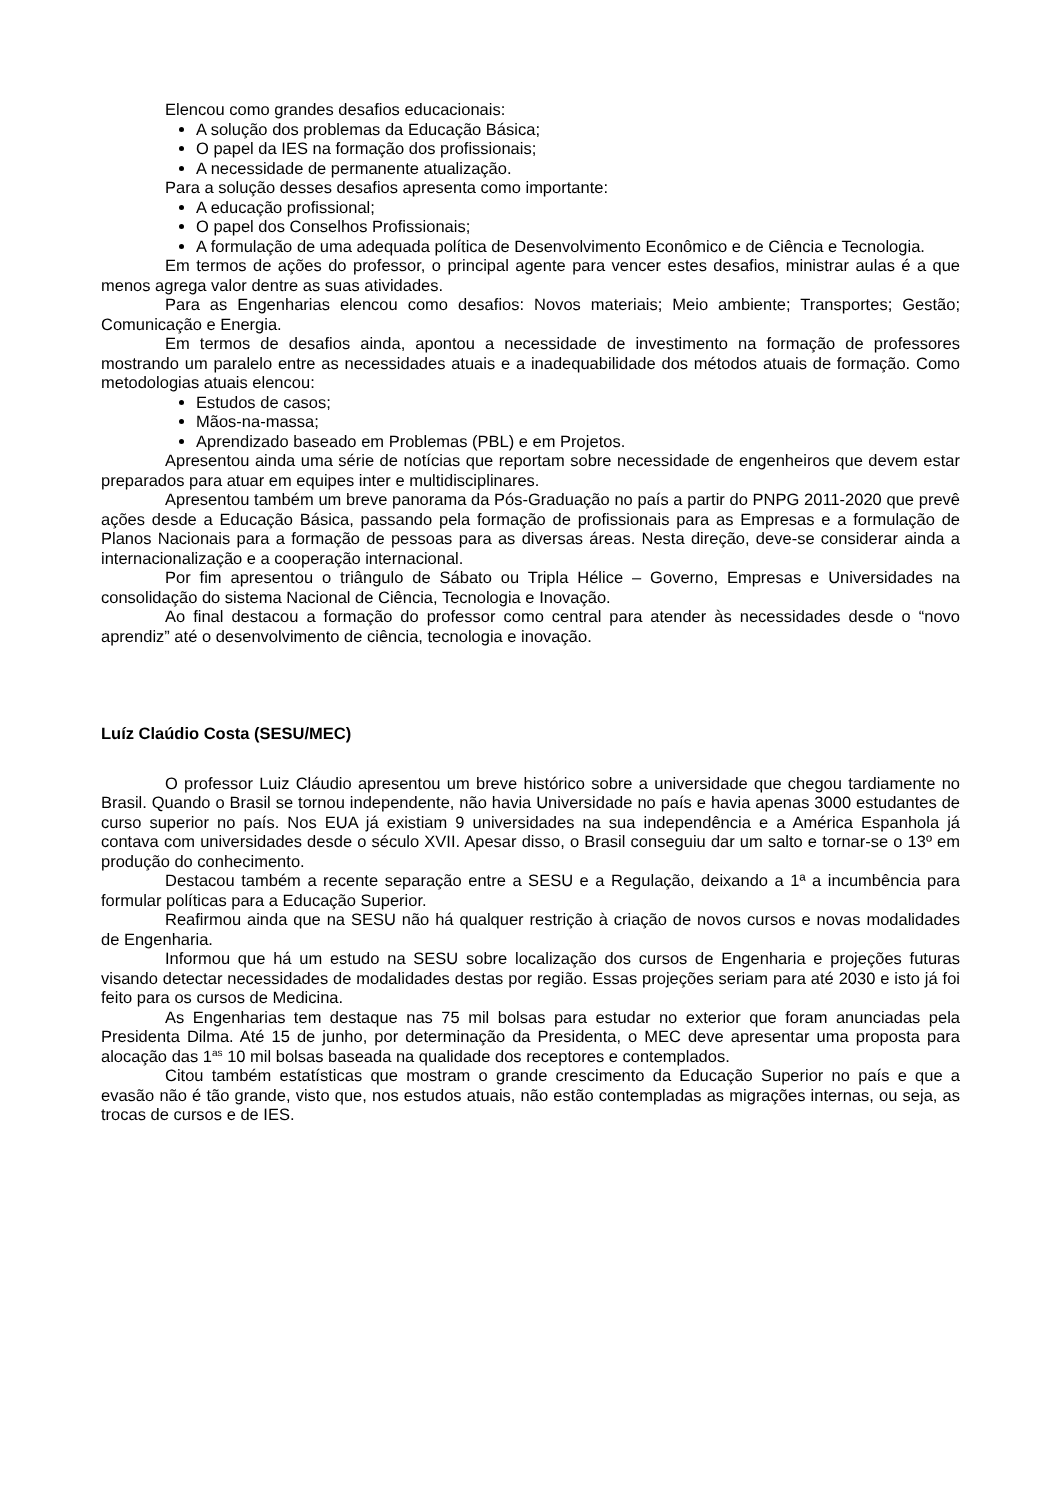Elencou como grandes desafios educacionais:
A solução dos problemas da Educação Básica;
O papel da IES na formação dos profissionais;
A necessidade de permanente atualização.
Para a solução desses desafios apresenta como importante:
A educação profissional;
O papel dos Conselhos Profissionais;
A formulação de uma adequada política de Desenvolvimento Econômico e de Ciência e Tecnologia.
Em termos de ações do professor, o principal agente para vencer estes desafios, ministrar aulas é a que menos agrega valor dentre as suas atividades.
Para as Engenharias elencou como desafios: Novos materiais; Meio ambiente; Transportes; Gestão; Comunicação e Energia.
Em termos de desafios ainda, apontou a necessidade de investimento na formação de professores mostrando um paralelo entre as necessidades atuais e a inadequabilidade dos métodos atuais de formação. Como metodologias atuais elencou:
Estudos de casos;
Mãos-na-massa;
Aprendizado baseado em Problemas (PBL) e em Projetos.
Apresentou ainda uma série de notícias que reportam sobre necessidade de engenheiros que devem estar preparados para atuar em equipes inter e multidisciplinares.
Apresentou também um breve panorama da Pós-Graduação no país a partir do PNPG 2011-2020 que prevê ações desde a Educação Básica, passando pela formação de profissionais para as Empresas e a formulação de Planos Nacionais para a formação de pessoas para as diversas áreas. Nesta direção, deve-se considerar ainda a internacionalização e a cooperação internacional.
Por fim apresentou o triângulo de Sábato ou Tripla Hélice – Governo, Empresas e Universidades na consolidação do sistema Nacional de Ciência, Tecnologia e Inovação.
Ao final destacou a formação do professor como central para atender às necessidades desde o “novo aprendiz” até o desenvolvimento de ciência, tecnologia e inovação.
Luíz Claúdio Costa (SESU/MEC)
O professor Luiz Cláudio apresentou um breve histórico sobre a universidade que chegou tardiamente no Brasil. Quando o Brasil se tornou independente, não havia Universidade no país e havia apenas 3000 estudantes de curso superior no país. Nos EUA já existiam 9 universidades na sua independência e a América Espanhola já contava com universidades desde o século XVII. Apesar disso, o Brasil conseguiu dar um salto e tornar-se o 13º em produção do conhecimento.
Destacou também a recente separação entre a SESU e a Regulação, deixando a 1ª a incumbência para formular políticas para a Educação Superior.
Reafirmou ainda que na SESU não há qualquer restrição à criação de novos cursos e novas modalidades de Engenharia.
Informou que há um estudo na SESU sobre localização dos cursos de Engenharia e projeções futuras visando detectar necessidades de modalidades destas por região. Essas projeções seriam para até 2030 e isto já foi feito para os cursos de Medicina.
As Engenharias tem destaque nas 75 mil bolsas para estudar no exterior que foram anunciadas pela Presidenta Dilma. Até 15 de junho, por determinação da Presidenta, o MEC deve apresentar uma proposta para alocação das 1<sup>as</sup> 10 mil bolsas baseada na qualidade dos receptores e contemplados.
Citou também estatísticas que mostram o grande crescimento da Educação Superior no país e que a evasão não é tão grande, visto que, nos estudos atuais, não estão contempladas as migrações internas, ou seja, as trocas de cursos e de IES.